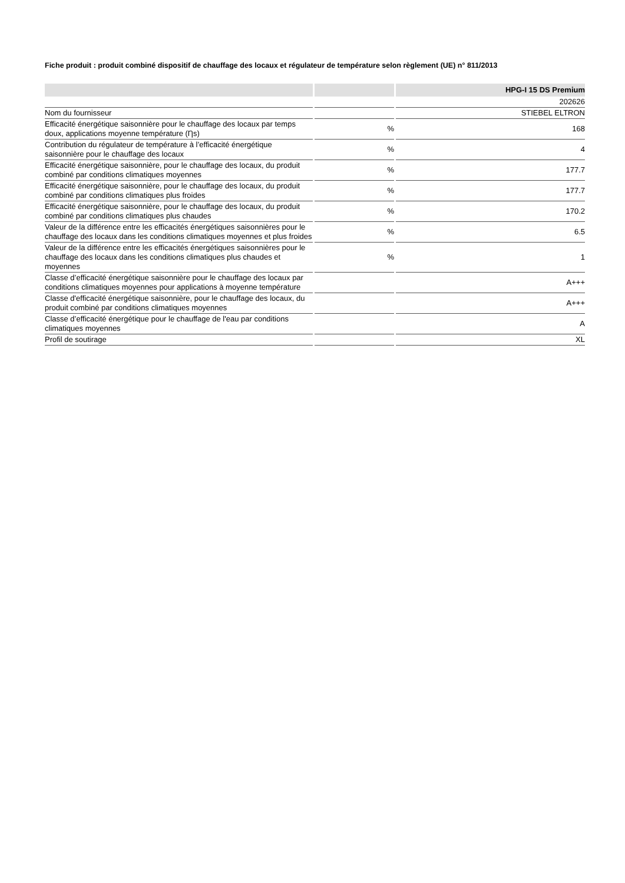Fiche produit : produit combiné dispositif de chauffage des locaux et régulateur de température selon règlement (UE) n° 811/2013
| | | HPG-I 15 DS Premium |
| --- | --- | --- |
| | | 202626 |
| Nom du fournisseur | | STIEBEL ELTRON |
| Efficacité énergétique saisonnière pour le chauffage des locaux par temps doux, applications moyenne température (Ƞs) | % | 168 |
| Contribution du régulateur de température à l’efficacité énergétique saisonnière pour le chauffage des locaux | % | 4 |
| Efficacité énergétique saisonnière, pour le chauffage des locaux, du produit combiné par conditions climatiques moyennes | % | 177.7 |
| Efficacité énergétique saisonnière, pour le chauffage des locaux, du produit combiné par conditions climatiques plus froides | % | 177.7 |
| Efficacité énergétique saisonnière, pour le chauffage des locaux, du produit combiné par conditions climatiques plus chaudes | % | 170.2 |
| Valeur de la différence entre les efficacités énergétiques saisonnières pour le chauffage des locaux dans les conditions climatiques moyennes et plus froides | % | 6.5 |
| Valeur de la différence entre les efficacités énergétiques saisonnières pour le chauffage des locaux dans les conditions climatiques plus chaudes et moyennes | % | 1 |
| Classe d’efficacité énergétique saisonnière pour le chauffage des locaux par conditions climatiques moyennes pour applications à moyenne température | | A+++ |
| Classe d'efficacité énergétique saisonnière, pour le chauffage des locaux, du produit combiné par conditions climatiques moyennes | | A+++ |
| Classe d’efficacité énergétique pour le chauffage de l'eau par conditions climatiques moyennes | | A |
| Profil de soutirage | | XL |